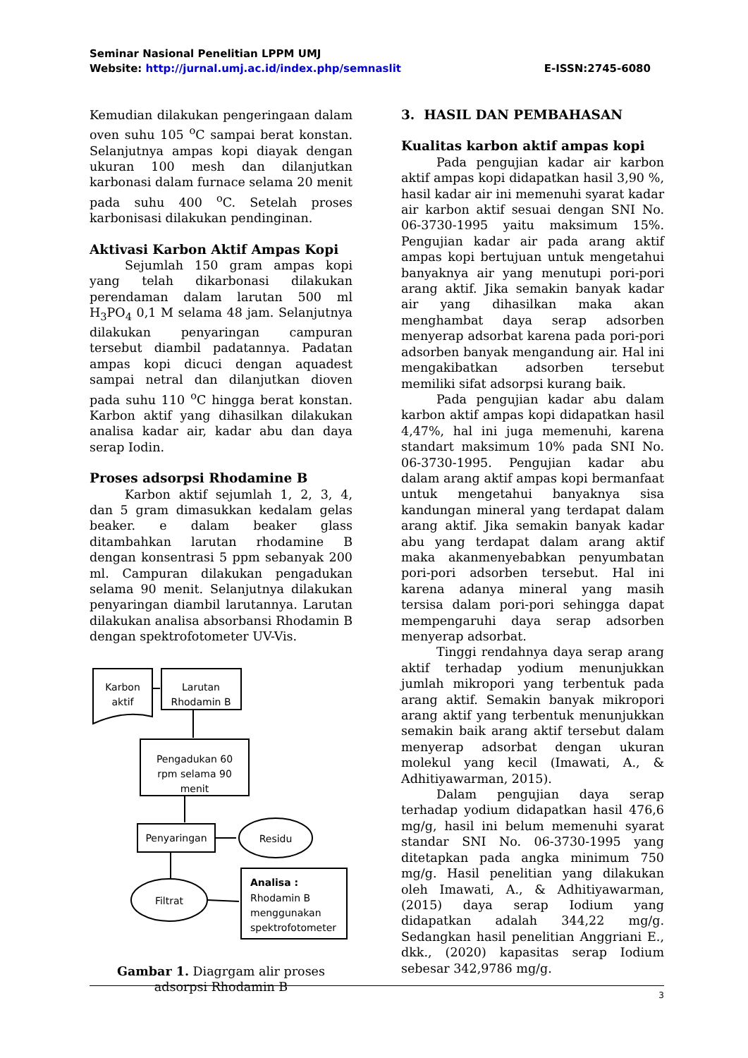Seminar Nasional Penelitian LPPM UMJ
Website: http://jurnal.umj.ac.id/index.php/semnaslit E-ISSN:2745-6080
Kemudian dilakukan pengeringaan dalam oven suhu 105 <sup>o</sup>C sampai berat konstan. Selanjutnya ampas kopi diayak dengan ukuran 100 mesh dan dilanjutkan karbonasi dalam furnace selama 20 menit pada suhu 400 <sup>o</sup>C. Setelah proses karbonisasi dilakukan pendinginan.
Aktivasi Karbon Aktif Ampas Kopi
Sejumlah 150 gram ampas kopi yang telah dikarbonasi dilakukan perendaman dalam larutan 500 ml H<sub>3</sub>PO<sub>4</sub> 0,1 M selama 48 jam. Selanjutnya dilakukan penyaringan campuran tersebut diambil padatannya. Padatan ampas kopi dicuci dengan aquadest sampai netral dan dilanjutkan dioven pada suhu 110 <sup>o</sup>C hingga berat konstan. Karbon aktif yang dihasilkan dilakukan analisa kadar air, kadar abu dan daya serap Iodin.
Proses adsorpsi Rhodamine B
Karbon aktif sejumlah 1, 2, 3, 4, dan 5 gram dimasukkan kedalam gelas beaker. e dalam beaker glass ditambahkan larutan rhodamine B dengan konsentrasi 5 ppm sebanyak 200 ml. Campuran dilakukan pengadukan selama 90 menit. Selanjutnya dilakukan penyaringan diambil larutannya. Larutan dilakukan analisa absorbansi Rhodamin B dengan spektrofotometer UV-Vis.
Karbon
aktif
Larutan
Rhodamin B
Pengadukan 60
rpm selama 90
menit
Penyaringan
Residu
Filtrat
Analisa :
Rhodamin B
menggunakan
spektrofotometer
Gambar 1. Diagrgam alir proses adsorpsi Rhodamin B
3. HASIL DAN PEMBAHASAN
Kualitas karbon aktif ampas kopi
Pada pengujian kadar air karbon aktif ampas kopi didapatkan hasil 3,90 %, hasil kadar air ini memenuhi syarat kadar air karbon aktif sesuai dengan SNI No. 06-3730-1995 yaitu maksimum 15%. Pengujian kadar air pada arang aktif ampas kopi bertujuan untuk mengetahui banyaknya air yang menutupi pori-pori arang aktif. Jika semakin banyak kadar air yang dihasilkan maka akan menghambat daya serap adsorben menyerap adsorbat karena pada pori-pori adsorben banyak mengandung air. Hal ini mengakibatkan adsorben tersebut memiliki sifat adsorpsi kurang baik.
Pada pengujian kadar abu dalam karbon aktif ampas kopi didapatkan hasil 4,47%, hal ini juga memenuhi, karena standart maksimum 10% pada SNI No. 06-3730-1995. Pengujian kadar abu dalam arang aktif ampas kopi bermanfaat untuk mengetahui banyaknya sisa kandungan mineral yang terdapat dalam arang aktif. Jika semakin banyak kadar abu yang terdapat dalam arang aktif maka akanmenyebabkan penyumbatan pori-pori adsorben tersebut. Hal ini karena adanya mineral yang masih tersisa dalam pori-pori sehingga dapat mempengaruhi daya serap adsorben menyerap adsorbat.
Tinggi rendahnya daya serap arang aktif terhadap yodium menunjukkan jumlah mikropori yang terbentuk pada arang aktif. Semakin banyak mikropori arang aktif yang terbentuk menunjukkan semakin baik arang aktif tersebut dalam menyerap adsorbat dengan ukuran molekul yang kecil (Imawati, A., & Adhitiyawarman, 2015).
Dalam pengujian daya serap terhadap yodium didapatkan hasil 476,6 mg/g, hasil ini belum memenuhi syarat standar SNI No. 06-3730-1995 yang ditetapkan pada angka minimum 750 mg/g. Hasil penelitian yang dilakukan oleh Imawati, A., & Adhitiyawarman, (2015) daya serap Iodium yang didapatkan adalah 344,22 mg/g. Sedangkan hasil penelitian Anggriani E., dkk., (2020) kapasitas serap Iodium sebesar 342,9786 mg/g.
3